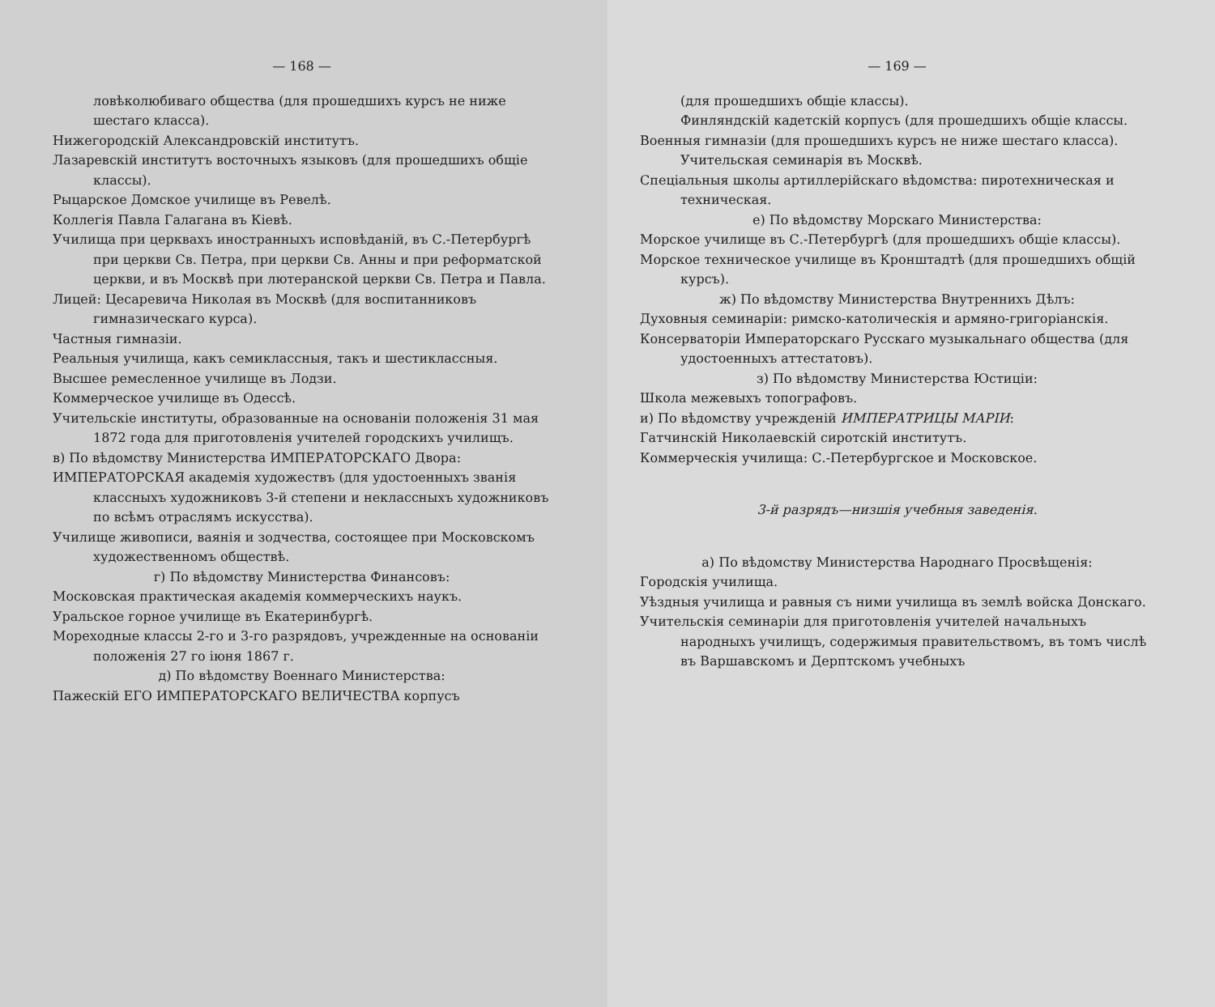— 168 —
ловѣколюбиваго общества (для прошедшихъ курсъ не ниже шестаго класса).
Нижегородскій Александровскій институтъ.
Лазаревскій институтъ восточныхъ языковъ (для прошедшихъ общіе классы).
Рыцарское Домское училище въ Ревелѣ.
Коллегія Павла Галагана въ Кіевѣ.
Училища при церквахъ иностранныхъ исповѣданій, въ С.-Петербургѣ при церкви Св. Петра, при церкви Св. Анны и при реформатской церкви, и въ Москвѣ при лютеранской церкви Св. Петра и Павла.
Лицей: Цесаревича Николая въ Москвѣ (для воспитанниковъ гимназическаго курса).
Частныя гимназіи.
Реальныя училища, какъ семиклассныя, такъ и шестиклассныя.
Высшее ремесленное училище въ Лодзи.
Коммерческое училище въ Одессѣ.
Учительскіе институты, образованные на основаніи положенія 31 мая 1872 года для приготовленія учителей городскихъ училищъ.
в) По вѣдомству Министерства ИМПЕРАТОРСКАГО Двора:
ИМПЕРАТОРСКАЯ академія художествъ (для удостоенныхъ званія классныхъ художниковъ 3-й степени и неклассныхъ художниковъ по всѣмъ отраслямъ искусства).
Училище живописи, ваянія и зодчества, состоящее при Московскомъ художественномъ обществѣ.
г) По вѣдомству Министерства Финансовъ:
Московская практическая академія коммерческихъ наукъ.
Уральское горное училище въ Екатеринбургѣ.
Мореходные классы 2-го и 3-го разрядовъ, учрежденные на основаніи положенія 27 го іюня 1867 г.
д) По вѣдомству Военнаго Министерства:
Пажескій ЕГО ИМПЕРАТОРСКАГО ВЕЛИЧЕСТВА корпусъ
— 169 —
(для прошедшихъ общіе классы).
Финляндскій кадетскій корпусъ (для прошедшихъ общіе классы.
Военныя гимназіи (для прошедшихъ курсъ не ниже шестаго класса).
Учительская семинарія въ Москвѣ.
Спеціальныя школы артиллерійскаго вѣдомства: пиротехническая и техническая.
е) По вѣдомству Морскаго Министерства:
Морское училище въ С.-Петербургѣ (для прошедшихъ общіе классы).
Морское техническое училище въ Кронштадтѣ (для прошедшихъ общій курсъ).
ж) По вѣдомству Министерства Внутреннихъ Дѣлъ:
Духовныя семинаріи: римско-католическія и армяно-григоріанскія.
Консерваторіи Императорскаго Русскаго музыкальнаго общества (для удостоенныхъ аттестатовъ).
з) По вѣдомству Министерства Юстиціи:
Школа межевыхъ топографовъ.
и) По вѣдомству учрежденій ИМПЕРАТРИЦЫ МАРІИ:
Гатчинскій Николаевскій сиротскій институтъ.
Коммерческія училища: С.-Петербургское и Московское.
3-й разрядъ—низшія учебныя заведенія.
а) По вѣдомству Министерства Народнаго Просвѣщенія:
Городскія училища.
Уѣздныя училища и равныя съ ними училища въ землѣ войска Донскаго.
Учительскія семинаріи для приготовленія учителей начальныхъ народныхъ училищъ, содержимыя правительствомъ, въ томъ числѣ въ Варшавскомъ и Дерптскомъ учебныхъ